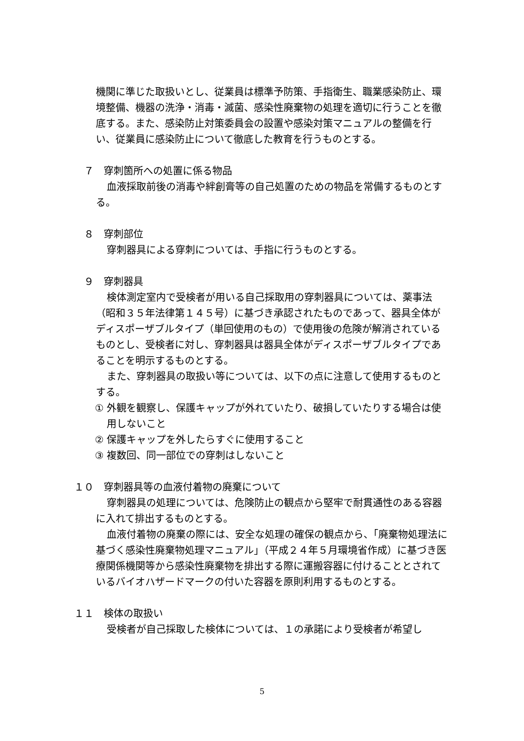機関に準じた取扱いとし、従業員は標準予防策、手指衛生、職業感染防止、環境整備、機器の洗浄・消毒・滅菌、感染性廃棄物の処理を適切に行うことを徹底する。また、感染防止対策委員会の設置や感染対策マニュアルの整備を行い、従業員に感染防止について徹底した教育を行うものとする。
　７　穿刺箇所への処置に係る物品
血液採取前後の消毒や絆創膏等の自己処置のための物品を常備するものとする。
　８　穿刺部位
穿刺器具による穿刺については、手指に行うものとする。
　９　穿刺器具
検体測定室内で受検者が用いる自己採取用の穿刺器具については、薬事法（昭和３５年法律第１４５号）に基づき承認されたものであって、器具全体がディスポーザブルタイプ（単回使用のもの）で使用後の危険が解消されているものとし、受検者に対し、穿刺器具は器具全体がディスポーザブルタイプであることを明示するものとする。
また、穿刺器具の取扱い等については、以下の点に注意して使用するものとする。
　① 外観を観察し、保護キャップが外れていたり、破損していたりする場合は使用しないこと
　② 保護キャップを外したらすぐに使用すること
　③ 複数回、同一部位での穿刺はしないこと
１０　穿刺器具等の血液付着物の廃棄について
穿刺器具の処理については、危険防止の観点から堅牢で耐貫通性のある容器に入れて排出するものとする。
血液付着物の廃棄の際には、安全な処理の確保の観点から、「廃棄物処理法に基づく感染性廃棄物処理マニュアル」（平成２４年５月環境省作成）に基づき医療関係機関等から感染性廃棄物を排出する際に運搬容器に付けることとされているバイオハザードマークの付いた容器を原則利用するものとする。
１１　検体の取扱い
受検者が自己採取した検体については、１の承諾により受検者が希望し
5